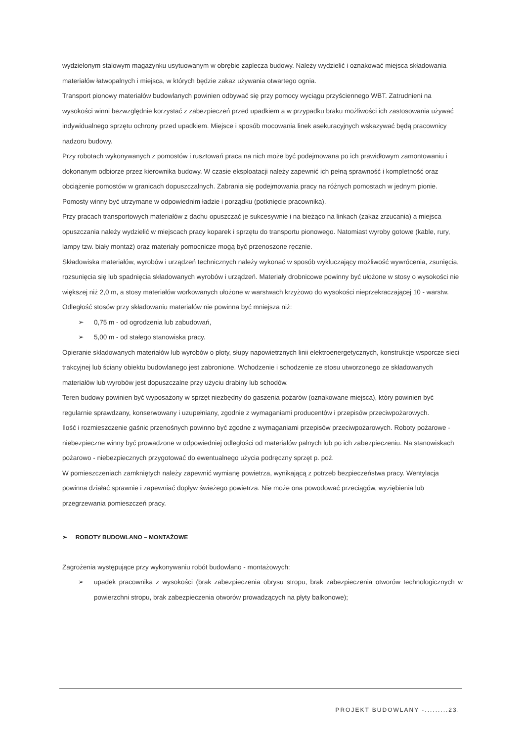wydzielonym stalowym magazynku usytuowanym w obrębie zaplecza budowy. Należy wydzielić i oznakować miejsca składowania materiałów łatwopalnych i miejsca, w których będzie zakaz używania otwartego ognia.
Transport pionowy materiałów budowlanych powinien odbywać się przy pomocy wyciągu przyściennego WBT. Zatrudnieni na wysokości winni bezwzględnie korzystać z zabezpieczeń przed upadkiem a w przypadku braku możliwości ich zastosowania używać indywidualnego sprzętu ochrony przed upadkiem. Miejsce i sposób mocowania linek asekuracyjnych wskazywać będą pracownicy nadzoru budowy.
Przy robotach wykonywanych z pomostów i rusztowań praca na nich może być podejmowana po ich prawidłowym zamontowaniu i dokonanym odbiorze przez kierownika budowy. W czasie eksploatacji należy zapewnić ich pełną sprawność i kompletność oraz obciążenie pomostów w granicach dopuszczalnych. Zabrania się podejmowania pracy na różnych pomostach w jednym pionie. Pomosty winny być utrzymane w odpowiednim ładzie i porządku (potknięcie pracownika).
Przy pracach transportowych materiałów z dachu opuszczać je sukcesywnie i na bieżąco na linkach (zakaz zrzucania) a miejsca opuszczania należy wydzielić w miejscach pracy koparek i sprzętu do transportu pionowego. Natomiast wyroby gotowe (kable, rury, lampy tzw. biały montaż) oraz materiały pomocnicze mogą być przenoszone ręcznie.
Składowiska materiałów, wyrobów i urządzeń technicznych należy wykonać w sposób wykluczający możliwość wywrócenia, zsunięcia, rozsunięcia się lub spadnięcia składowanych wyrobów i urządzeń. Materiały drobnicowe powinny być ułożone w stosy o wysokości nie większej niż 2,0 m, a stosy materiałów workowanych ułożone w warstwach krzyżowo do wysokości nieprzekraczającej 10 - warstw. Odległość stosów przy składowaniu materiałów nie powinna być mniejsza niż:
➢ 0,75 m - od ogrodzenia lub zabudowań,
➢ 5,00 m - od stałego stanowiska pracy.
Opieranie składowanych materiałów lub wyrobów o płoty, słupy napowietrznych linii elektroenergetycznych, konstrukcje wsporcze sieci trakcyjnej lub ściany obiektu budowlanego jest zabronione. Wchodzenie i schodzenie ze stosu utworzonego ze składowanych materiałów lub wyrobów jest dopuszczalne przy użyciu drabiny lub schodów.
Teren budowy powinien być wyposażony w sprzęt niezbędny do gaszenia pożarów (oznakowane miejsca), który powinien być regularnie sprawdzany, konserwowany i uzupełniany, zgodnie z wymaganiami producentów i przepisów przeciwpożarowych.
Ilość i rozmieszczenie gaśnic przenośnych powinno być zgodne z wymaganiami przepisów przeciwpożarowych. Roboty pożarowe - niebezpieczne winny być prowadzone w odpowiedniej odległości od materiałów palnych lub po ich zabezpieczeniu. Na stanowiskach pożarowo - niebezpiecznych przygotować do ewentualnego użycia podręczny sprzęt p. poż.
W pomieszczeniach zamkniętych należy zapewnić wymianę powietrza, wynikającą z potrzeb bezpieczeństwa pracy. Wentylacja powinna działać sprawnie i zapewniać dopływ świeżego powietrza. Nie może ona powodować przeciągów, wyziębienia lub przegrzewania pomieszczeń pracy.
➢ ROBOTY BUDOWLANO – MONTAŻOWE
Zagrożenia występujące przy wykonywaniu robót budowlano - montażowych:
➢ upadek pracownika z wysokości (brak zabezpieczenia obrysu stropu, brak zabezpieczenia otworów technologicznych w powierzchni stropu, brak zabezpieczenia otworów prowadzących na płyty balkonowe);
PROJEKT BUDOWLANY -.........23.